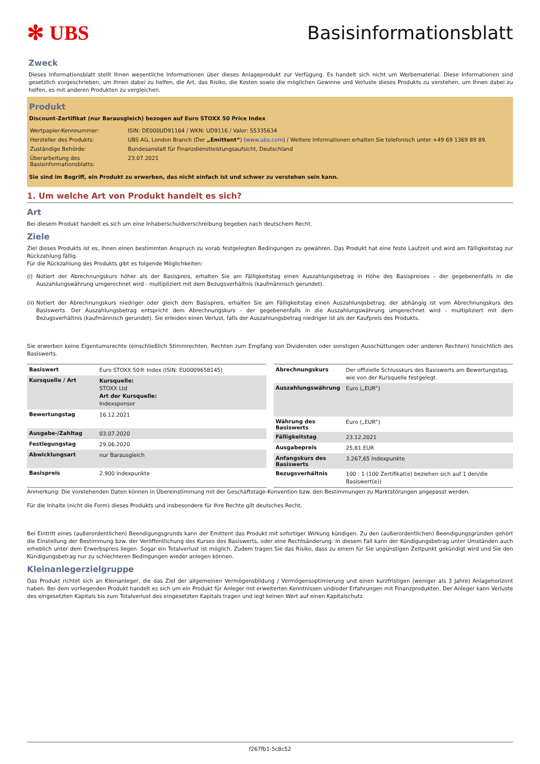✻ UBS Basisinformationsblatt
Zweck
Dieses Informationsblatt stellt Ihnen wesentliche Informationen über dieses Anlageprodukt zur Verfügung. Es handelt sich nicht um Werbematerial. Diese Informationen sind gesetzlich vorgeschrieben, um Ihnen dabei zu helfen, die Art, das Risiko, die Kosten sowie die möglichen Gewinne und Verluste dieses Produkts zu verstehen, um Ihnen dabei zu helfen, es mit anderen Produkten zu vergleichen.
Produkt
Discount-Zertifikat (nur Barausgleich) bezogen auf Euro STOXX 50 Price Index
| Wertpapier-Kennnummer: | ISIN: DE000UD91164 / WKN: UD9116 / Valor: 55335634 |
| Hersteller des Produkts: | UBS AG, London Branch (Der „Emittent“ ) ( www.ubs.com ) / Weitere Informationen erhalten Sie telefonisch unter +49 69 1369 89 89. |
| Zuständige Behörde: | Bundesanstalt für Finanzdienstleistungsaufsicht, Deutschland |
| Überarbeitung des Basisinformationsblatts: | 23.07.2021 |
Sie sind im Begriff, ein Produkt zu erwerben, das nicht einfach ist und schwer zu verstehen sein kann.
1. Um welche Art von Produkt handelt es sich?
Art
Bei diesem Produkt handelt es sich um eine Inhaberschuldverschreibung begeben nach deutschem Recht.
Ziele
Ziel dieses Produkts ist es, Ihnen einen bestimmten Anspruch zu vorab festgelegten Bedingungen zu gewähren. Das Produkt hat eine feste Laufzeit und wird am Fälligkeitstag zur Rückzahlung fällig.
Für die Rückzahlung des Produkts gibt es folgende Möglichkeiten:
(i)
Notiert der Abrechnungskurs höher als der Basispreis, erhalten Sie am Fälligkeitstag einen Auszahlungsbetrag in Höhe des Basispreises – der gegebenenfalls in die Auszahlungswährung umgerechnet wird - multipliziert mit dem Bezugsverhältnis (kaufmännisch gerundet).
(ii)
Notiert der Abrechnungskurs niedriger oder gleich dem Basispreis, erhalten Sie am Fälligkeitstag einen Auszahlungsbetrag, der abhängig ist vom Abrechnungskurs des Basiswerts. Der Auszahlungsbetrag entspricht dem Abrechnungskurs - der gegebenenfalls in die Auszahlungswährung umgerechnet wird - multipliziert mit dem Bezugsverhältnis (kaufmännisch gerundet). Sie erleiden einen Verlust, falls der Auszahlungsbetrag niedriger ist als der Kaufpreis des Produkts.
Sie erwerben keine Eigentumsrechte (einschließlich Stimmrechten, Rechten zum Empfang von Dividenden oder sonstigen Ausschüttungen oder anderen Rechten) hinsichtlich des Basiswerts.
| Basiswert | Euro STOXX 50® Index (ISIN: EU0009658145) |
| Kursquelle / Art | Kursquelle: STOXX Ltd Art der Kursquelle: Indexsponsor |
| Bewertungstag | 16.12.2021 |
| Ausgabe-/Zahltag | 03.07.2020 |
| Festlegungstag | 29.06.2020 |
| Abwicklungsart | nur Barausgleich |
| Basispreis | 2.900 Indexpunkte |
| Abrechnungskurs | Der offizielle Schlusskurs des Basiswerts am Bewertungstag, wie von der Kursquelle festgelegt. |
| Auszahlungswährung | Euro („EUR“) |
| Währung des Basiswerts | Euro („EUR“) |
| Fälligkeitstag | 23.12.2021 |
| Ausgabepreis | 25,81 EUR |
| Anfangskurs des Basiswerts | 3.267,65 Indexpunkte |
| Bezugsverhältnis | 100 : 1 (100 Zertifikat(e) beziehen sich auf 1 den/die Basiswert(e)) |
Anmerkung: Die vorstehenden Daten können in Übereinstimmung mit der Geschäftstage-Konvention bzw. den Bestimmungen zu Marktstörungen angepasst werden.
Für die Inhalte (nicht die Form) dieses Produkts und insbesondere für Ihre Rechte gilt deutsches Recht.
Bei Eintritt eines (außerordentlichen) Beendigungsgrunds kann der Emittent das Produkt mit sofortiger Wirkung kündigen. Zu den (außerordentlichen) Beendigungsgründen gehört die Einstellung der Bestimmung bzw. der Veröffentlichung des Kurses des Basiswerts, oder eine Rechtsänderung. In diesem Fall kann der Kündigungsbetrag unter Umständen auch erheblich unter dem Erwerbspreis liegen. Sogar ein Totalverlust ist möglich. Zudem tragen Sie das Risiko, dass zu einem für Sie ungünstigen Zeitpunkt gekündigt wird und Sie den Kündigungsbetrag nur zu schlechteren Bedingungen wieder anlegen können.
Kleinanlegerzielgruppe
Das Produkt richtet sich an Kleinanleger, die das Ziel der allgemeinen Vermögensbildung / Vermögensoptimierung und einen kurzfristigen (weniger als 3 Jahre) Anlagehorizont haben. Bei dem vorliegenden Produkt handelt es sich um ein Produkt für Anleger mit erweiterten Kenntnissen und/oder Erfahrungen mit Finanzprodukten. Der Anleger kann Verluste des eingesetzten Kapitals bis zum Totalverlust des eingesetzten Kapitals tragen und legt keinen Wert auf einen Kapitalschutz.
f267fb1-5c8c52